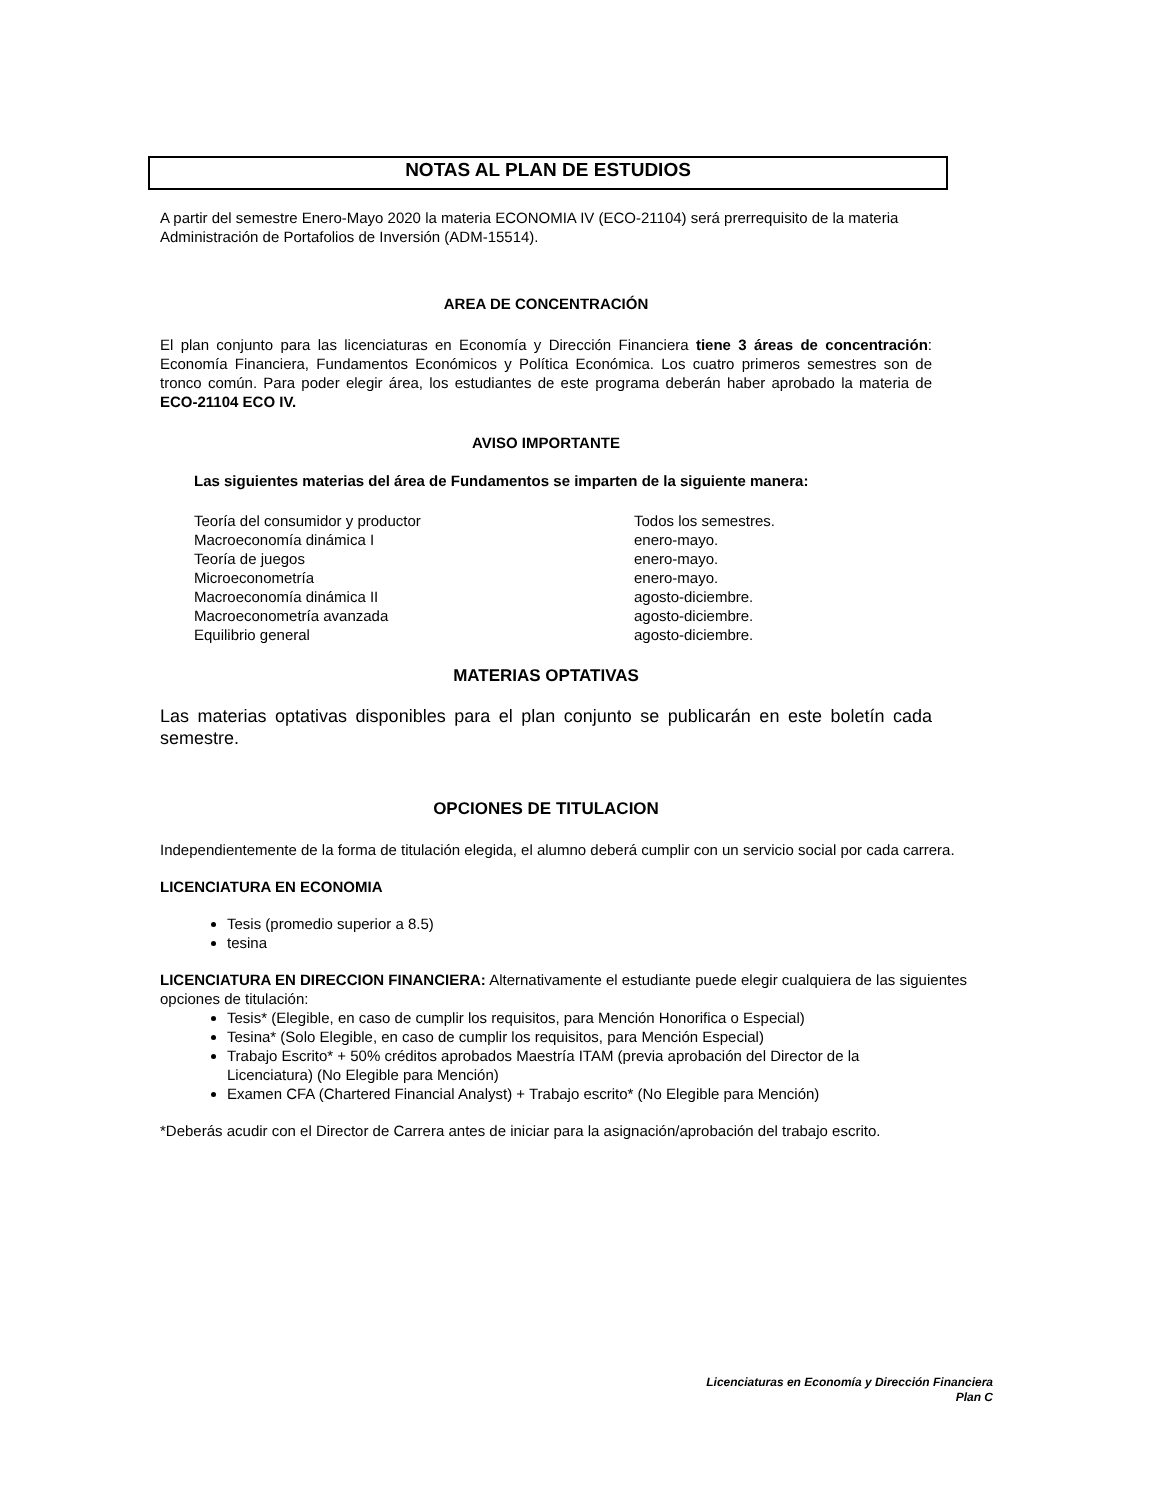NOTAS AL PLAN DE ESTUDIOS
A partir del semestre Enero-Mayo 2020 la materia ECONOMIA IV (ECO-21104) será prerrequisito de la materia Administración de Portafolios de Inversión (ADM-15514).
AREA DE CONCENTRACIÓN
El plan conjunto para las licenciaturas en Economía y Dirección Financiera tiene 3 áreas de concentración: Economía Financiera, Fundamentos Económicos y Política Económica. Los cuatro primeros semestres son de tronco común. Para poder elegir área, los estudiantes de este programa deberán haber aprobado la materia de ECO-21104 ECO IV.
AVISO IMPORTANTE
Las siguientes materias del área de Fundamentos se imparten de la siguiente manera:
Teoría del consumidor y productor Todos los semestres.
Macroeconomía dinámica I enero-mayo.
Teoría de juegos enero-mayo.
Microeconometría enero-mayo.
Macroeconomía dinámica II agosto-diciembre.
Macroeconometría avanzada agosto-diciembre.
Equilibrio general agosto-diciembre.
MATERIAS OPTATIVAS
Las materias optativas disponibles para el plan conjunto se publicarán en este boletín cada semestre.
OPCIONES DE TITULACION
Independientemente de la forma de titulación elegida, el alumno deberá cumplir con un servicio social por cada carrera.
LICENCIATURA EN ECONOMIA
Tesis (promedio superior a 8.5)
tesina
LICENCIATURA EN DIRECCION FINANCIERA: Alternativamente el estudiante puede elegir cualquiera de las siguientes opciones de titulación:
Tesis* (Elegible, en caso de cumplir los requisitos, para Mención Honorifica o Especial)
Tesina* (Solo Elegible, en caso de cumplir los requisitos, para Mención Especial)
Trabajo Escrito* + 50% créditos aprobados Maestría ITAM (previa aprobación del Director de la Licenciatura) (No Elegible para Mención)
Examen CFA (Chartered Financial Analyst) + Trabajo escrito* (No Elegible para Mención)
*Deberás acudir con el Director de Carrera antes de iniciar para la asignación/aprobación del trabajo escrito.
Licenciaturas en Economía y Dirección Financiera
Plan C